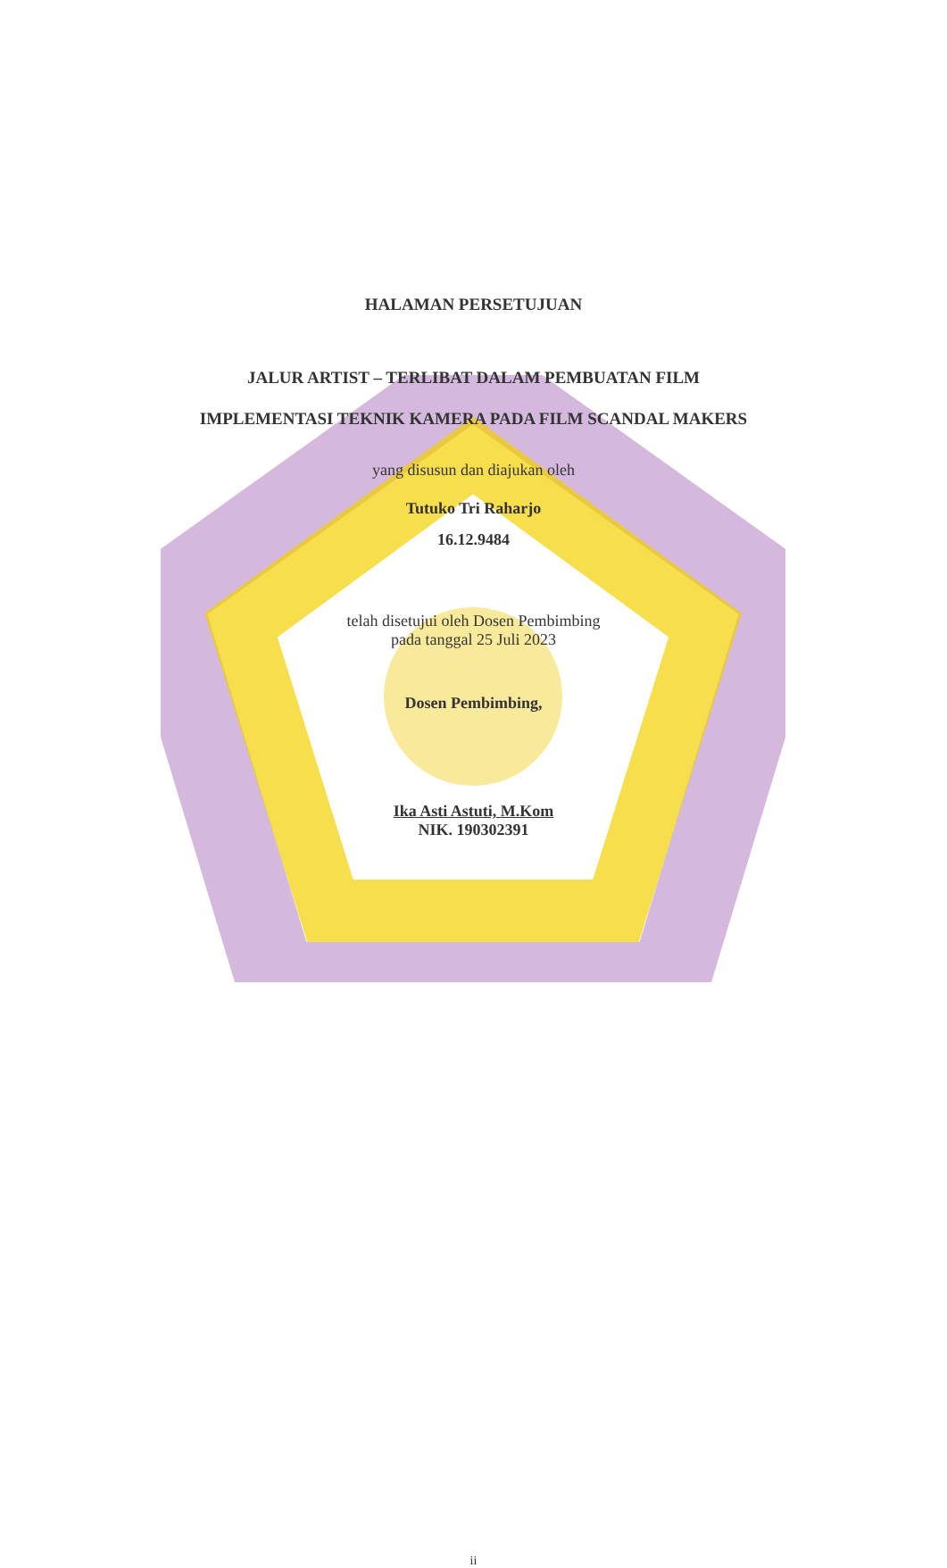HALAMAN PERSETUJUAN
JALUR ARTIST – TERLIBAT DALAM PEMBUATAN FILM
IMPLEMENTASI TEKNIK KAMERA PADA FILM SCANDAL MAKERS
yang disusun dan diajukan oleh
Tutuko Tri Raharjo
16.12.9484
telah disetujui oleh Dosen Pembimbing
pada tanggal 25 Juli 2023
Dosen Pembimbing,
Ika Asti Astuti, M.Kom
NIK. 190302391
ii